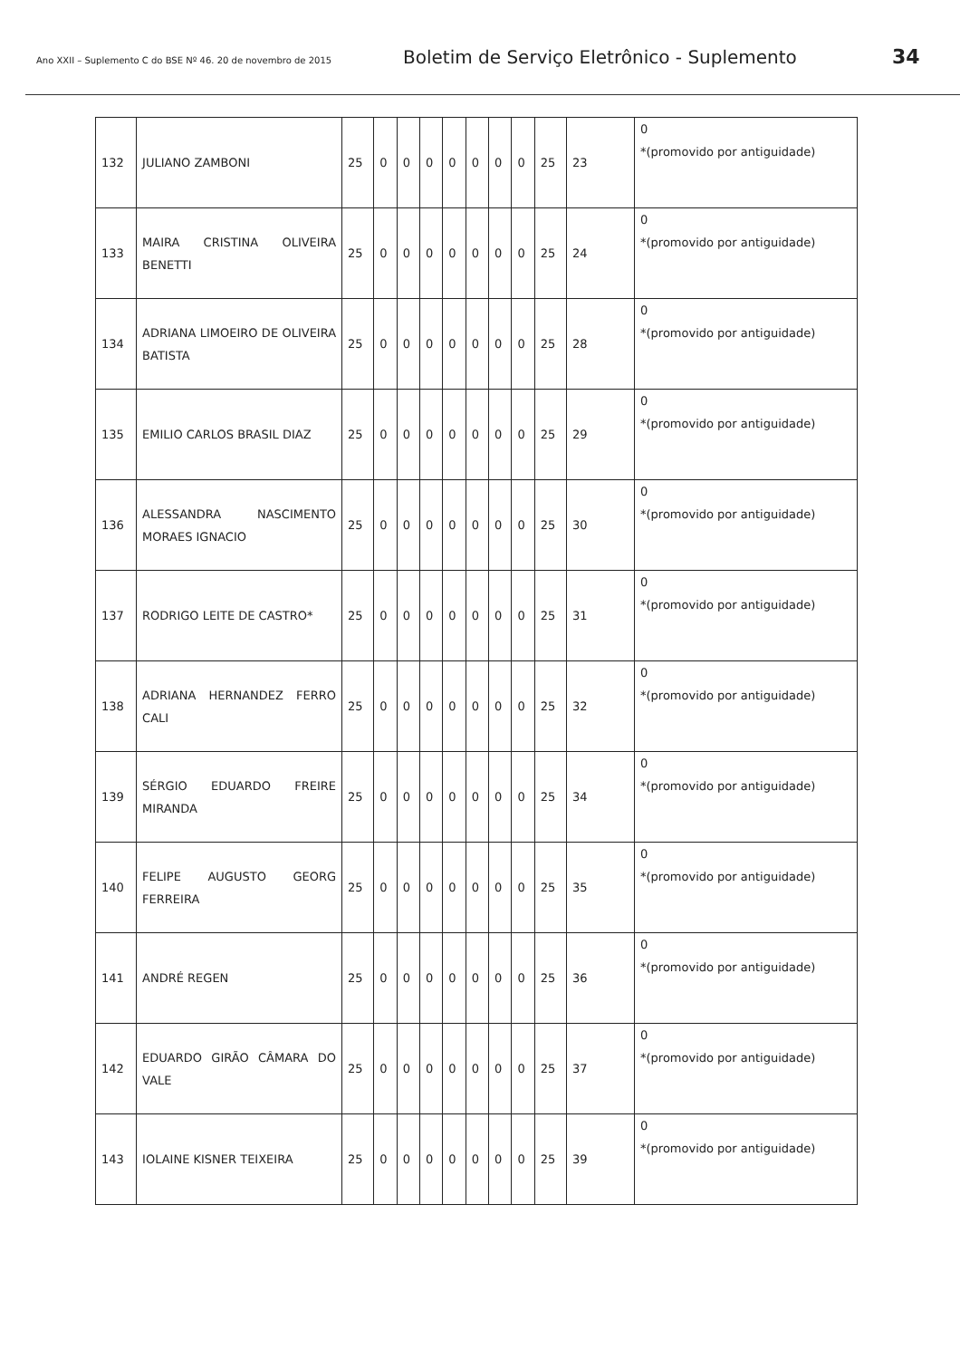Ano XXII – Suplemento C do BSE Nº 46. 20 de novembro de 2015 Boletim de Serviço Eletrônico - Suplemento 34
| 132 | JULIANO ZAMBONI | 25 | 0 | 0 | 0 | 0 | 0 | 0 | 0 | 25 | 23 | 0 *(promovido por antiguidade) |
| 133 | MAIRA CRISTINA OLIVEIRA BENETTI | 25 | 0 | 0 | 0 | 0 | 0 | 0 | 0 | 25 | 24 | 0 *(promovido por antiguidade) |
| 134 | ADRIANA LIMOEIRO DE OLIVEIRA BATISTA | 25 | 0 | 0 | 0 | 0 | 0 | 0 | 0 | 25 | 28 | 0 *(promovido por antiguidade) |
| 135 | EMILIO CARLOS BRASIL DIAZ | 25 | 0 | 0 | 0 | 0 | 0 | 0 | 0 | 25 | 29 | 0 *(promovido por antiguidade) |
| 136 | ALESSANDRA NASCIMENTO MORAES IGNACIO | 25 | 0 | 0 | 0 | 0 | 0 | 0 | 0 | 25 | 30 | 0 *(promovido por antiguidade) |
| 137 | RODRIGO LEITE DE CASTRO* | 25 | 0 | 0 | 0 | 0 | 0 | 0 | 0 | 25 | 31 | 0 *(promovido por antiguidade) |
| 138 | ADRIANA HERNANDEZ FERRO CALI | 25 | 0 | 0 | 0 | 0 | 0 | 0 | 0 | 25 | 32 | 0 *(promovido por antiguidade) |
| 139 | SÉRGIO EDUARDO FREIRE MIRANDA | 25 | 0 | 0 | 0 | 0 | 0 | 0 | 0 | 25 | 34 | 0 *(promovido por antiguidade) |
| 140 | FELIPE AUGUSTO GEORG FERREIRA | 25 | 0 | 0 | 0 | 0 | 0 | 0 | 0 | 25 | 35 | 0 *(promovido por antiguidade) |
| 141 | ANDRÉ REGEN | 25 | 0 | 0 | 0 | 0 | 0 | 0 | 0 | 25 | 36 | 0 *(promovido por antiguidade) |
| 142 | EDUARDO GIRÃO CÂMARA DO VALE | 25 | 0 | 0 | 0 | 0 | 0 | 0 | 0 | 25 | 37 | 0 *(promovido por antiguidade) |
| 143 | IOLAINE KISNER TEIXEIRA | 25 | 0 | 0 | 0 | 0 | 0 | 0 | 0 | 25 | 39 | 0 *(promovido por antiguidade) |